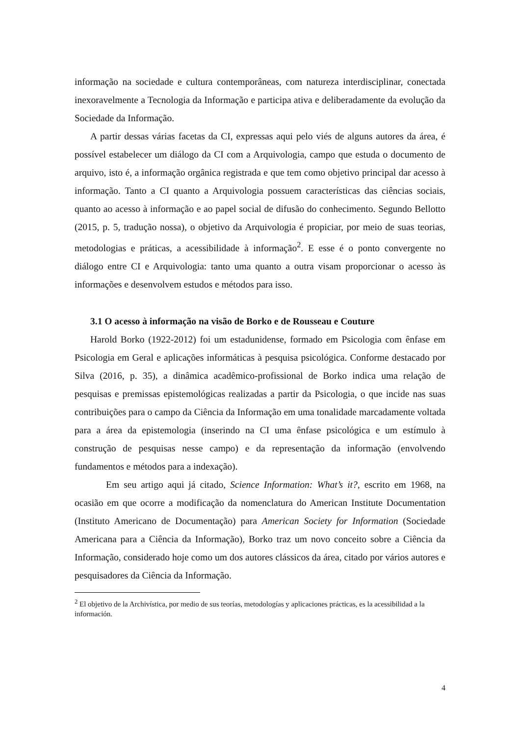informação na sociedade e cultura contemporâneas, com natureza interdisciplinar, conectada inexoravelmente a Tecnologia da Informação e participa ativa e deliberadamente da evolução da Sociedade da Informação.
A partir dessas várias facetas da CI, expressas aqui pelo viés de alguns autores da área, é possível estabelecer um diálogo da CI com a Arquivologia, campo que estuda o documento de arquivo, isto é, a informação orgânica registrada e que tem como objetivo principal dar acesso à informação. Tanto a CI quanto a Arquivologia possuem características das ciências sociais, quanto ao acesso à informação e ao papel social de difusão do conhecimento. Segundo Bellotto (2015, p. 5, tradução nossa), o objetivo da Arquivologia é propiciar, por meio de suas teorias, metodologias e práticas, a acessibilidade à informação<sup>2</sup>. E esse é o ponto convergente no diálogo entre CI e Arquivologia: tanto uma quanto a outra visam proporcionar o acesso às informações e desenvolvem estudos e métodos para isso.
3.1 O acesso à informação na visão de Borko e de Rousseau e Couture
Harold Borko (1922-2012) foi um estadunidense, formado em Psicologia com ênfase em Psicologia em Geral e aplicações informáticas à pesquisa psicológica. Conforme destacado por Silva (2016, p. 35), a dinâmica acadêmico-profissional de Borko indica uma relação de pesquisas e premissas epistemológicas realizadas a partir da Psicologia, o que incide nas suas contribuições para o campo da Ciência da Informação em uma tonalidade marcadamente voltada para a área da epistemologia (inserindo na CI uma ênfase psicológica e um estímulo à construção de pesquisas nesse campo) e da representação da informação (envolvendo fundamentos e métodos para a indexação).
Em seu artigo aqui já citado, Science Information: What’s it?, escrito em 1968, na ocasião em que ocorre a modificação da nomenclatura do American Institute Documentation (Instituto Americano de Documentação) para American Society for Information (Sociedade Americana para a Ciência da Informação), Borko traz um novo conceito sobre a Ciência da Informação, considerado hoje como um dos autores clássicos da área, citado por vários autores e pesquisadores da Ciência da Informação.
<sup>2</sup> El objetivo de la Archivística, por medio de sus teorías, metodologías y aplicaciones prácticas, es la acessibilidad a la información.
4